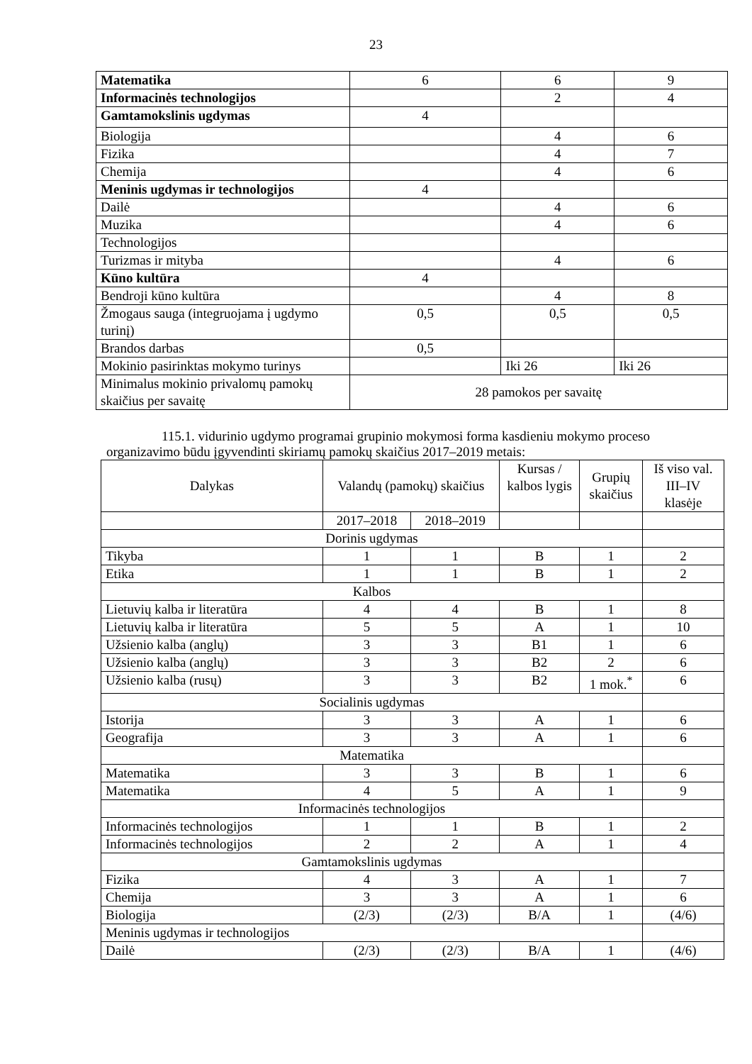23
| Matematika | 6 | 6 | 9 |
| Informacinės technologijos | | 2 | 4 |
| Gamtamokslinis ugdymas | 4 | | |
| Biologija | | 4 | 6 |
| Fizika | | 4 | 7 |
| Chemija | | 4 | 6 |
| Meninis ugdymas ir technologijos | 4 | | |
| Dailė | | 4 | 6 |
| Muzika | | 4 | 6 |
| Technologijos | | | |
| Turizmas ir mityba | | 4 | 6 |
| Kūno kultūra | 4 | | |
| Bendroji kūno kultūra | | 4 | 8 |
| Žmogaus sauga (integruojama į ugdymo turinį) | 0,5 | 0,5 | 0,5 |
| Brandos darbas | 0,5 | | |
| Mokinio pasirinktas mokymo turinys | | Iki 26 | Iki 26 |
| Minimalus mokinio privalomų pamokų skaičius per savaitę | 28 pamokos per savaitę | | |
115.1. vidurinio ugdymo programai grupinio mokymosi forma kasdieniu mokymo proceso organizavimo būdu įgyvendinti skiriamų pamokų skaičius 2017–2019 metais:
| Dalykas | Valandų (pamokų) skaičius | | Kursas / kalbos lygis | Grupių skaičius | Iš viso val. III–IV klasėje |
| --- | --- | --- | --- | --- | --- |
| | 2017–2018 | 2018–2019 | | | |
| Dorinis ugdymas | | | | | |
| Tikyba | 1 | 1 | B | 1 | 2 |
| Etika | 1 | 1 | B | 1 | 2 |
| Kalbos | | | | | |
| Lietuvių kalba ir literatūra | 4 | 4 | B | 1 | 8 |
| Lietuvių kalba ir literatūra | 5 | 5 | A | 1 | 10 |
| Užsienio kalba (anglų) | 3 | 3 | B1 | 1 | 6 |
| Užsienio kalba (anglų) | 3 | 3 | B2 | 2 | 6 |
| Užsienio kalba (rusų) | 3 | 3 | B2 | 1 mok.<sup>*</sup> | 6 |
| Socialinis ugdymas | | | | | |
| Istorija | 3 | 3 | A | 1 | 6 |
| Geografija | 3 | 3 | A | 1 | 6 |
| Matematika | | | | | |
| Matematika | 3 | 3 | B | 1 | 6 |
| Matematika | 4 | 5 | A | 1 | 9 |
| Informacinės technologijos | | | | | |
| Informacinės technologijos | 1 | 1 | B | 1 | 2 |
| Informacinės technologijos | 2 | 2 | A | 1 | 4 |
| Gamtamokslinis ugdymas | | | | | |
| Fizika | 4 | 3 | A | 1 | 7 |
| Chemija | 3 | 3 | A | 1 | 6 |
| Biologija | (2/3) | (2/3) | B/A | 1 | (4/6) |
| Meninis ugdymas ir technologijos | | | | | |
| Dailė | (2/3) | (2/3) | B/A | 1 | (4/6) |